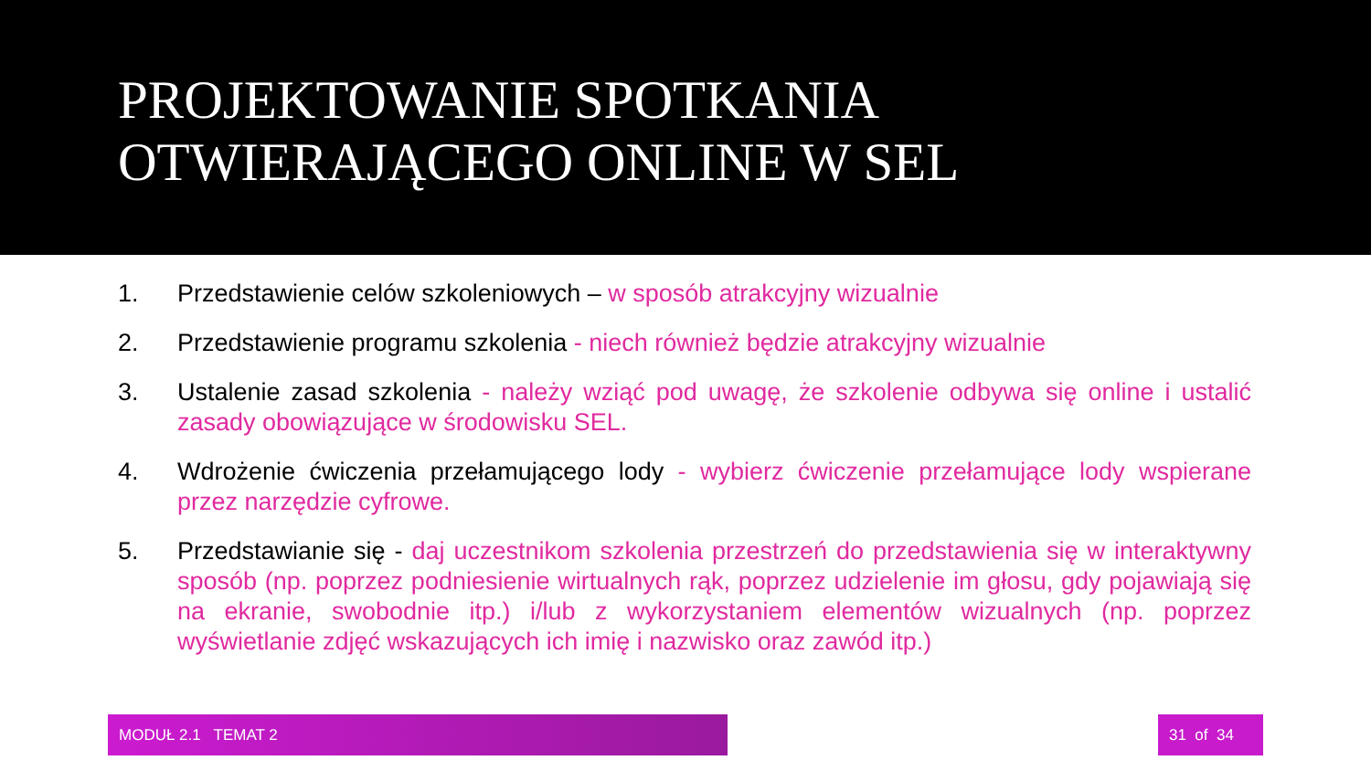PROJEKTOWANIE SPOTKANIA
OTWIERAJĄCEGO ONLINE W SEL
1. Przedstawienie celów szkoleniowych – w sposób atrakcyjny wizualnie
2. Przedstawienie programu szkolenia - niech również będzie atrakcyjny wizualnie
3. Ustalenie zasad szkolenia - należy wziąć pod uwagę, że szkolenie odbywa się online i ustalić zasady obowiązujące w środowisku SEL.
4. Wdrożenie ćwiczenia przełamującego lody - wybierz ćwiczenie przełamujące lody wspierane przez narzędzie cyfrowe.
5. Przedstawianie się - daj uczestnikom szkolenia przestrzeń do przedstawienia się w interaktywny sposób (np. poprzez podniesienie wirtualnych rąk, poprzez udzielenie im głosu, gdy pojawiają się na ekranie, swobodnie itp.) i/lub z wykorzystaniem elementów wizualnych (np. poprzez wyświetlanie zdjęć wskazujących ich imię i nazwisko oraz zawód itp.)
MODUŁ 2.1 TEMAT 2 31 of 34